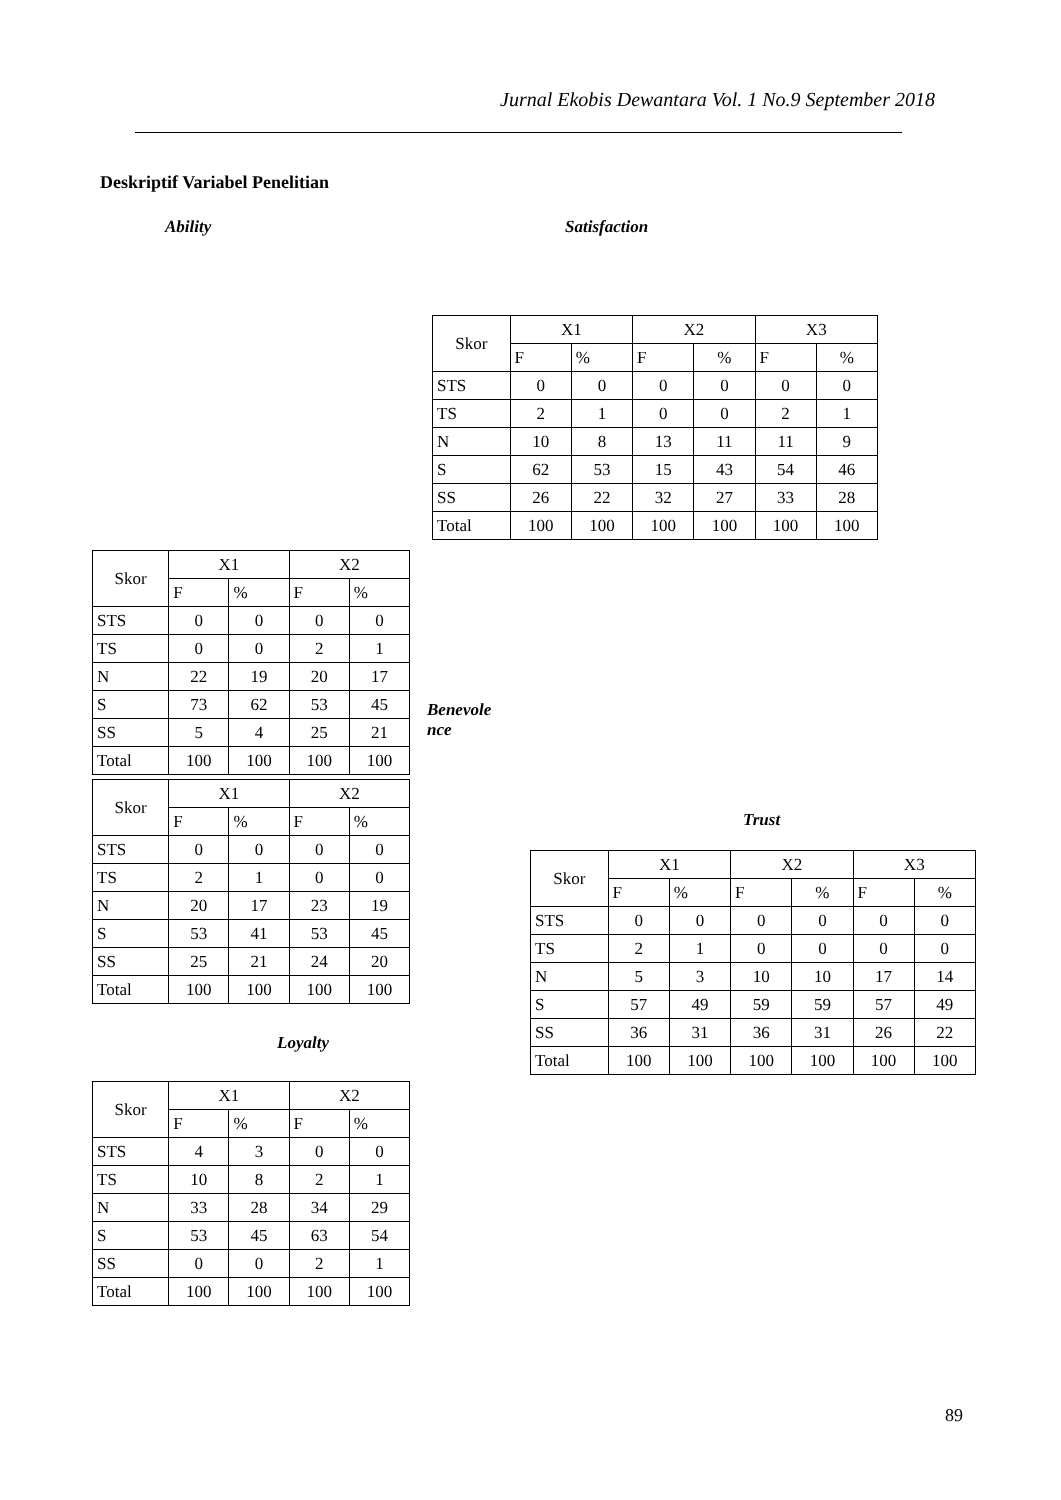Jurnal Ekobis Dewantara Vol. 1 No.9 September 2018
Deskriptif Variabel Penelitian
Ability Satisfaction
| Skor | X1 | | X2 | | X3 | |
| | F | % | F | % | F | % |
| STS | 0 | 0 | 0 | 0 | 0 | 0 |
| TS | 2 | 1 | 0 | 0 | 2 | 1 |
| N | 10 | 8 | 13 | 11 | 11 | 9 |
| S | 62 | 53 | 15 | 43 | 54 | 46 |
| SS | 26 | 22 | 32 | 27 | 33 | 28 |
| Total | 100 | 100 | 100 | 100 | 100 | 100 |
| Skor | X1 | | X2 | |
| | F | % | F | % |
| STS | 0 | 0 | 0 | 0 |
| TS | 0 | 0 | 2 | 1 |
| N | 22 | 19 | 20 | 17 |
| S | 73 | 62 | 53 | 45 |
| SS | 5 | 4 | 25 | 21 |
| Total | 100 | 100 | 100 | 100 |
Benevole nce
| Skor | X1 | | X2 | |
| | F | % | F | % |
| STS | 0 | 0 | 0 | 0 |
| TS | 2 | 1 | 0 | 0 |
| N | 20 | 17 | 23 | 19 |
| S | 53 | 41 | 53 | 45 |
| SS | 25 | 21 | 24 | 20 |
| Total | 100 | 100 | 100 | 100 |
Trust
| Skor | X1 | | X2 | | X3 | |
| | F | % | F | % | F | % |
| STS | 0 | 0 | 0 | 0 | 0 | 0 |
| TS | 2 | 1 | 0 | 0 | 0 | 0 |
| N | 5 | 3 | 10 | 10 | 17 | 14 |
| S | 57 | 49 | 59 | 59 | 57 | 49 |
| SS | 36 | 31 | 36 | 31 | 26 | 22 |
| Total | 100 | 100 | 100 | 100 | 100 | 100 |
Loyalty
| Skor | X1 | | X2 | |
| | F | % | F | % |
| STS | 4 | 3 | 0 | 0 |
| TS | 10 | 8 | 2 | 1 |
| N | 33 | 28 | 34 | 29 |
| S | 53 | 45 | 63 | 54 |
| SS | 0 | 0 | 2 | 1 |
| Total | 100 | 100 | 100 | 100 |
89